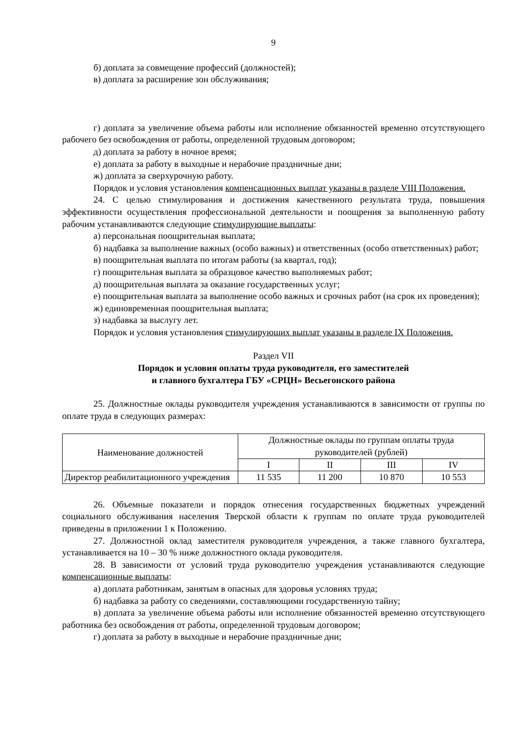9
б) доплата за совмещение профессий (должностей);
в) доплата за расширение зон обслуживания;
г) доплата за увеличение объема работы или исполнение обязанностей временно отсутствующего рабочего без освобождения от работы, определенной трудовым договором;
д) доплата за работу в ночное время;
е) доплата за работу в выходные и нерабочие праздничные дни;
ж) доплата за сверхурочную работу.
Порядок и условия установления компенсационных выплат указаны в разделе VIII Положения.
24. С целью стимулирования и достижения качественного результата труда, повышения эффективности осуществления профессиональной деятельности и поощрения за выполненную работу рабочим устанавливаются следующие стимулирующие выплаты:
а) персональная поощрительная выплата;
б) надбавка за выполнение важных (особо важных) и ответственных (особо ответственных) работ;
в) поощрительная выплата по итогам работы (за квартал, год);
г) поощрительная выплата за образцовое качество выполняемых работ;
д) поощрительная выплата за оказание государственных услуг;
е) поощрительная выплата за выполнение особо важных и срочных работ (на срок их проведения);
ж) единовременная поощрительная выплата;
з) надбавка за выслугу лет.
Порядок и условия установления стимулирующих выплат указаны в разделе IX Положения.
Раздел VII
Порядок и условия оплаты труда руководителя, его заместителей
и главного бухгалтера ГБУ «СРЦН» Весьегонского района
25. Должностные оклады руководителя учреждения устанавливаются в зависимости от группы по оплате труда в следующих размерах:
| Наименование должностей | Должностные оклады по группам оплаты труда руководителей (рублей) | | | |
| | I | II | III | IV |
| Директор реабилитационного учреждения | 11 535 | 11 200 | 10 870 | 10 553 |
26. Объемные показатели и порядок отнесения государственных бюджетных учреждений социального обслуживания населения Тверской области к группам по оплате труда руководителей приведены в приложении 1 к Положению.
27. Должностной оклад заместителя руководителя учреждения, а также главного бухгалтера, устанавливается на 10 – 30 % ниже должностного оклада руководителя.
28. В зависимости от условий труда руководителю учреждения устанавливаются следующие компенсационные выплаты:
а) доплата работникам, занятым в опасных для здоровья условиях труда;
б) надбавка за работу со сведениями, составляющими государственную тайну;
в) доплата за увеличение объема работы или исполнение обязанностей временно отсутствующего работника без освобождения от работы, определенной трудовым договором;
г) доплата за работу в выходные и нерабочие праздничные дни;